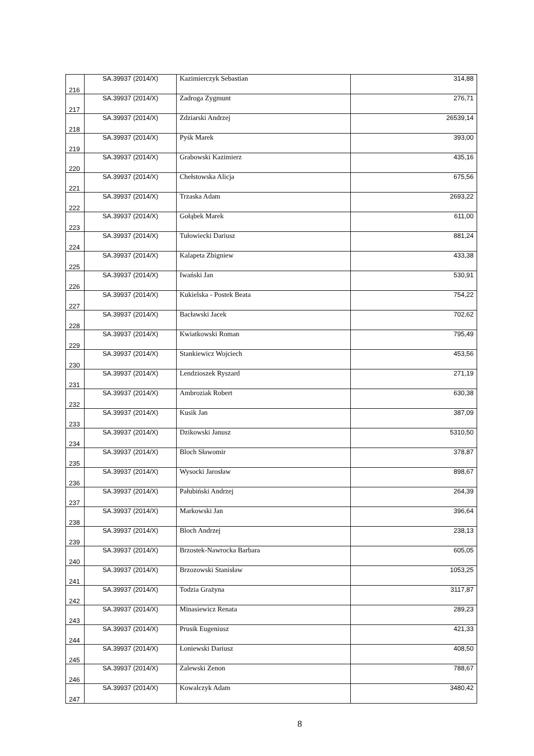| 216 | SA.39937 (2014/X) | Kazimierczyk Sebastian | 314,88 |
| 217 | SA.39937 (2014/X) | Zadroga Zygmunt | 276,71 |
| 218 | SA.39937 (2014/X) | Zdziarski Andrzej | 26539,14 |
| 219 | SA.39937 (2014/X) | Pyśk Marek | 393,00 |
| 220 | SA.39937 (2014/X) | Grabowski Kazimierz | 435,16 |
| 221 | SA.39937 (2014/X) | Chełstowska Alicja | 675,56 |
| 222 | SA.39937 (2014/X) | Trzaska Adam | 2693,22 |
| 223 | SA.39937 (2014/X) | Gołąbek Marek | 611,00 |
| 224 | SA.39937 (2014/X) | Tułowiecki Dariusz | 881,24 |
| 225 | SA.39937 (2014/X) | Kalapeta Zbigniew | 433,38 |
| 226 | SA.39937 (2014/X) | Iwański Jan | 530,91 |
| 227 | SA.39937 (2014/X) | Kukielska - Postek Beata | 754,22 |
| 228 | SA.39937 (2014/X) | Bacławski Jacek | 702,62 |
| 229 | SA.39937 (2014/X) | Kwiatkowski Roman | 795,49 |
| 230 | SA.39937 (2014/X) | Stankiewicz Wojciech | 453,56 |
| 231 | SA.39937 (2014/X) | Lendzioszek Ryszard | 271,19 |
| 232 | SA.39937 (2014/X) | Ambroziak Robert | 630,38 |
| 233 | SA.39937 (2014/X) | Kusik Jan | 387,09 |
| 234 | SA.39937 (2014/X) | Dzikowski Janusz | 5310,50 |
| 235 | SA.39937 (2014/X) | Bloch Sławomir | 378,87 |
| 236 | SA.39937 (2014/X) | Wysocki Jarosław | 898,67 |
| 237 | SA.39937 (2014/X) | Pałubiński Andrzej | 264,39 |
| 238 | SA.39937 (2014/X) | Markowski Jan | 396,64 |
| 239 | SA.39937 (2014/X) | Bloch Andrzej | 238,13 |
| 240 | SA.39937 (2014/X) | Brzostek-Nawrocka Barbara | 605,05 |
| 241 | SA.39937 (2014/X) | Brzozowski Stanisław | 1053,25 |
| 242 | SA.39937 (2014/X) | Todzia Grażyna | 3117,87 |
| 243 | SA.39937 (2014/X) | Minasiewicz Renata | 289,23 |
| 244 | SA.39937 (2014/X) | Prusik Eugeniusz | 421,33 |
| 245 | SA.39937 (2014/X) | Łoniewski Dariusz | 408,50 |
| 246 | SA.39937 (2014/X) | Zalewski Zenon | 788,67 |
| 247 | SA.39937 (2014/X) | Kowalczyk Adam | 3480,42 |
8